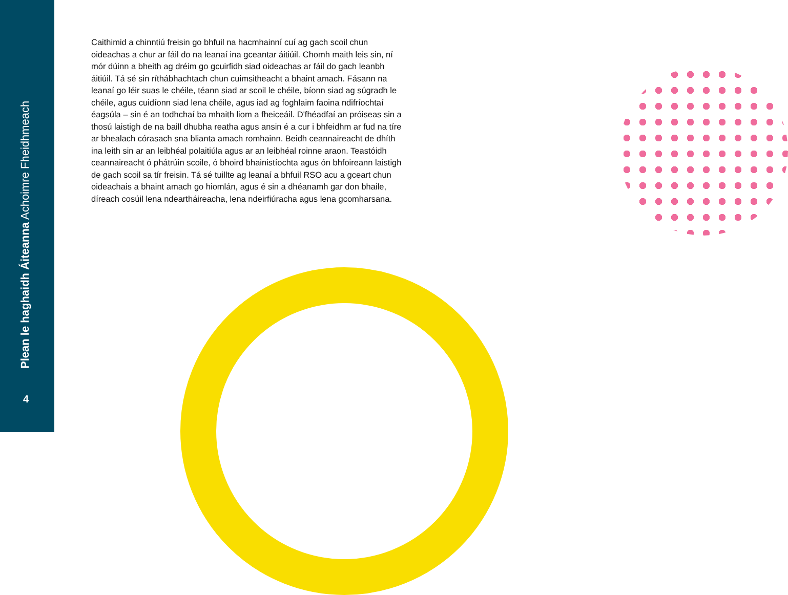Plean le haghaidh Áiteanna Achoimre Fheidhmeach
4
Caithimid a chinntiú freisin go bhfuil na hacmhainní cuí ag gach scoil chun oideachas a chur ar fáil do na leanaí ina gceantar áitiúil. Chomh maith leis sin, ní mór dúinn a bheith ag dréim go gcuirfidh siad oideachas ar fáil do gach leanbh áitiúil. Tá sé sin ríthábhachtach chun cuimsitheacht a bhaint amach. Fásann na leanaí go léir suas le chéile, téann siad ar scoil le chéile, bíonn siad ag súgradh le chéile, agus cuidíonn siad lena chéile, agus iad ag foghlaim faoina ndifríochtaí éagsúla – sin é an todhchaí ba mhaith liom a fheiceáil. D'fhéadfaí an próiseas sin a thosú laistigh de na baill dhubha reatha agus ansin é a cur i bhfeidhm ar fud na tíre ar bhealach córasach sna blianta amach romhainn. Beidh ceannaireacht de dhíth ina leith sin ar an leibhéal polaitiúla agus ar an leibhéal roinne araon. Teastóidh ceannaireacht ó phátrúin scoile, ó bhoird bhainistíochta agus ón bhfoireann laistigh de gach scoil sa tír freisin. Tá sé tuillte ag leanaí a bhfuil RSO acu a gceart chun oideachais a bhaint amach go hiomlán, agus é sin a dhéanamh gar don bhaile, díreach cosúil lena ndeartháireacha, lena ndeirfiúracha agus lena gcomharsana.